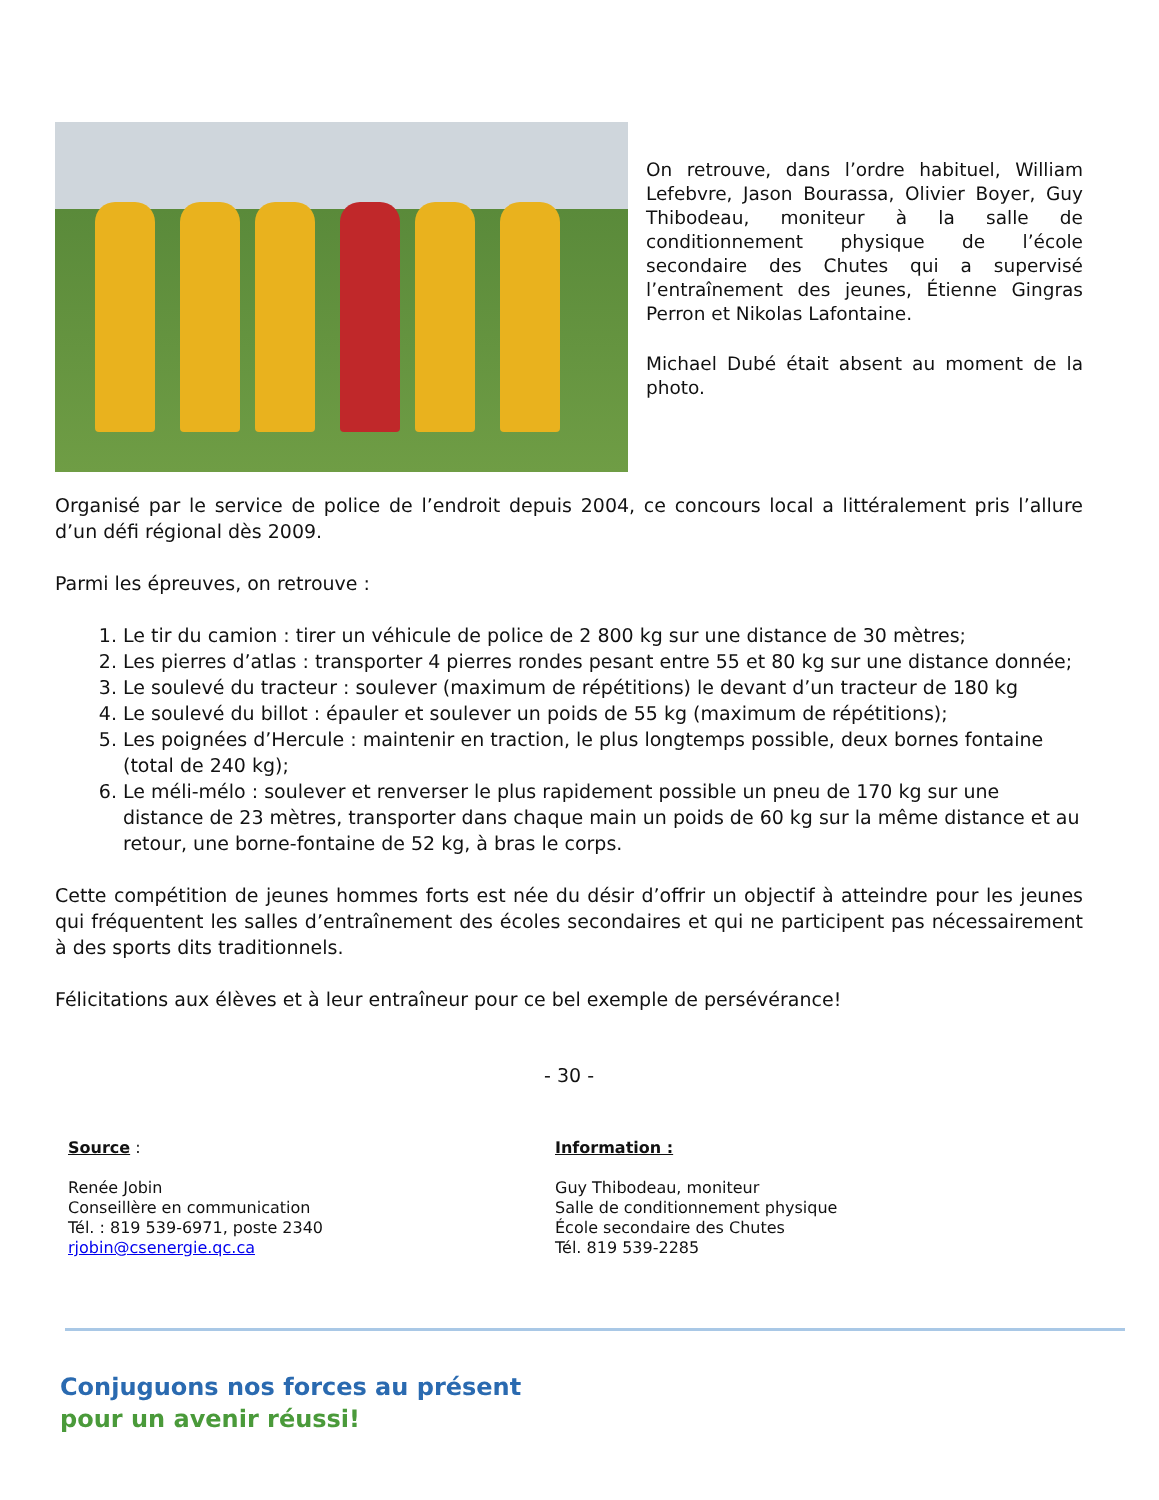On retrouve, dans l’ordre habituel, William Lefebvre, Jason Bourassa, Olivier Boyer, Guy Thibodeau, moniteur à la salle de conditionnement physique de l’école secondaire des Chutes qui a supervisé l’entraînement des jeunes, Étienne Gingras Perron et Nikolas Lafontaine.
Michael Dubé était absent au moment de la photo.
Organisé par le service de police de l’endroit depuis 2004, ce concours local a littéralement pris l’allure d’un défi régional dès 2009.
Parmi les épreuves, on retrouve :
1. Le tir du camion : tirer un véhicule de police de 2 800 kg sur une distance de 30 mètres;
2. Les pierres d’atlas : transporter 4 pierres rondes pesant entre 55 et 80 kg sur une distance donnée;
3. Le soulevé du tracteur : soulever (maximum de répétitions) le devant d’un tracteur de 180 kg
4. Le soulevé du billot : épauler et soulever un poids de 55 kg (maximum de répétitions);
5. Les poignées d’Hercule : maintenir en traction, le plus longtemps possible, deux bornes fontaine (total de 240 kg);
6. Le méli-mélo : soulever et renverser le plus rapidement possible un pneu de 170 kg sur une distance de 23 mètres, transporter dans chaque main un poids de 60 kg sur la même distance et au retour, une borne-fontaine de 52 kg, à bras le corps.
Cette compétition de jeunes hommes forts est née du désir d’offrir un objectif à atteindre pour les jeunes qui fréquentent les salles d’entraînement des écoles secondaires et qui ne participent pas nécessairement à des sports dits traditionnels.
Félicitations aux élèves et à leur entraîneur pour ce bel exemple de persévérance!
- 30 -
Source :
Renée Jobin
Conseillère en communication
Tél. : 819 539-6971, poste 2340
rjobin@csenergie.qc.ca
Information :
Guy Thibodeau, moniteur
Salle de conditionnement physique
École secondaire des Chutes
Tél. 819 539-2285
Conjuguons nos forces au présent
pour un avenir réussi!